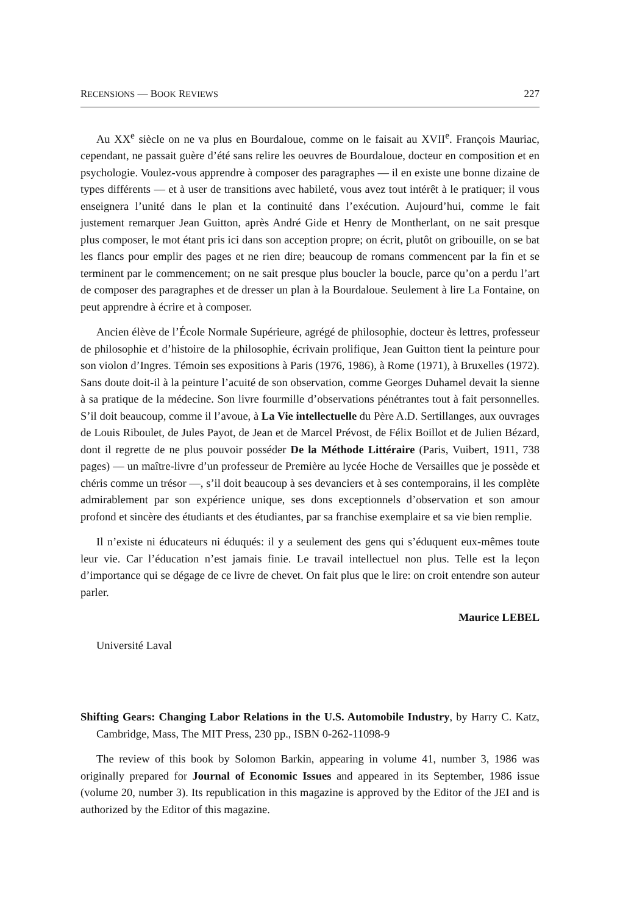RECENSIONS — BOOK REVIEWS 227
Au XX<sup>e</sup> siècle on ne va plus en Bourdaloue, comme on le faisait au XVII<sup>e</sup>. François Mauriac, cependant, ne passait guère d’été sans relire les oeuvres de Bourdaloue, docteur en composition et en psychologie. Voulez-vous apprendre à composer des paragraphes — il en existe une bonne dizaine de types différents — et à user de transitions avec habileté, vous avez tout intérêt à le pratiquer; il vous enseignera l’unité dans le plan et la continuité dans l’exécution. Aujourd’hui, comme le fait justement remarquer Jean Guitton, après André Gide et Henry de Montherlant, on ne sait presque plus composer, le mot étant pris ici dans son acception propre; on écrit, plutôt on gribouille, on se bat les flancs pour emplir des pages et ne rien dire; beaucoup de romans commencent par la fin et se terminent par le commencement; on ne sait presque plus boucler la boucle, parce qu’on a perdu l’art de composer des paragraphes et de dresser un plan à la Bourdaloue. Seulement à lire La Fontaine, on peut apprendre à écrire et à composer.
Ancien élève de l’École Normale Supérieure, agrégé de philosophie, docteur ès lettres, professeur de philosophie et d’histoire de la philosophie, écrivain prolifique, Jean Guitton tient la peinture pour son violon d’Ingres. Témoin ses expositions à Paris (1976, 1986), à Rome (1971), à Bruxelles (1972). Sans doute doit-il à la peinture l’acuité de son observation, comme Georges Duhamel devait la sienne à sa pratique de la médecine. Son livre fourmille d’observations pénétrantes tout à fait personnelles. S’il doit beaucoup, comme il l’avoue, à La Vie intellectuelle du Père A.D. Sertillanges, aux ouvrages de Louis Riboulet, de Jules Payot, de Jean et de Marcel Prévost, de Félix Boillot et de Julien Bézard, dont il regrette de ne plus pouvoir posséder De la Méthode Littéraire (Paris, Vuibert, 1911, 738 pages) — un maître-livre d’un professeur de Première au lycée Hoche de Versailles que je possède et chéris comme un trésor —, s’il doit beaucoup à ses devanciers et à ses contemporains, il les complète admirablement par son expérience unique, ses dons exceptionnels d’observation et son amour profond et sincère des étudiants et des étudiantes, par sa franchise exemplaire et sa vie bien remplie.
Il n’existe ni éducateurs ni éduqués: il y a seulement des gens qui s’éduquent eux-mêmes toute leur vie. Car l’éducation n’est jamais finie. Le travail intellectuel non plus. Telle est la leçon d’importance qui se dégage de ce livre de chevet. On fait plus que le lire: on croit entendre son auteur parler.
Maurice LEBEL
Université Laval
Shifting Gears: Changing Labor Relations in the U.S. Automobile Industry, by Harry C. Katz, Cambridge, Mass, The MIT Press, 230 pp., ISBN 0-262-11098-9
The review of this book by Solomon Barkin, appearing in volume 41, number 3, 1986 was originally prepared for Journal of Economic Issues and appeared in its September, 1986 issue (volume 20, number 3). Its republication in this magazine is approved by the Editor of the JEI and is authorized by the Editor of this magazine.